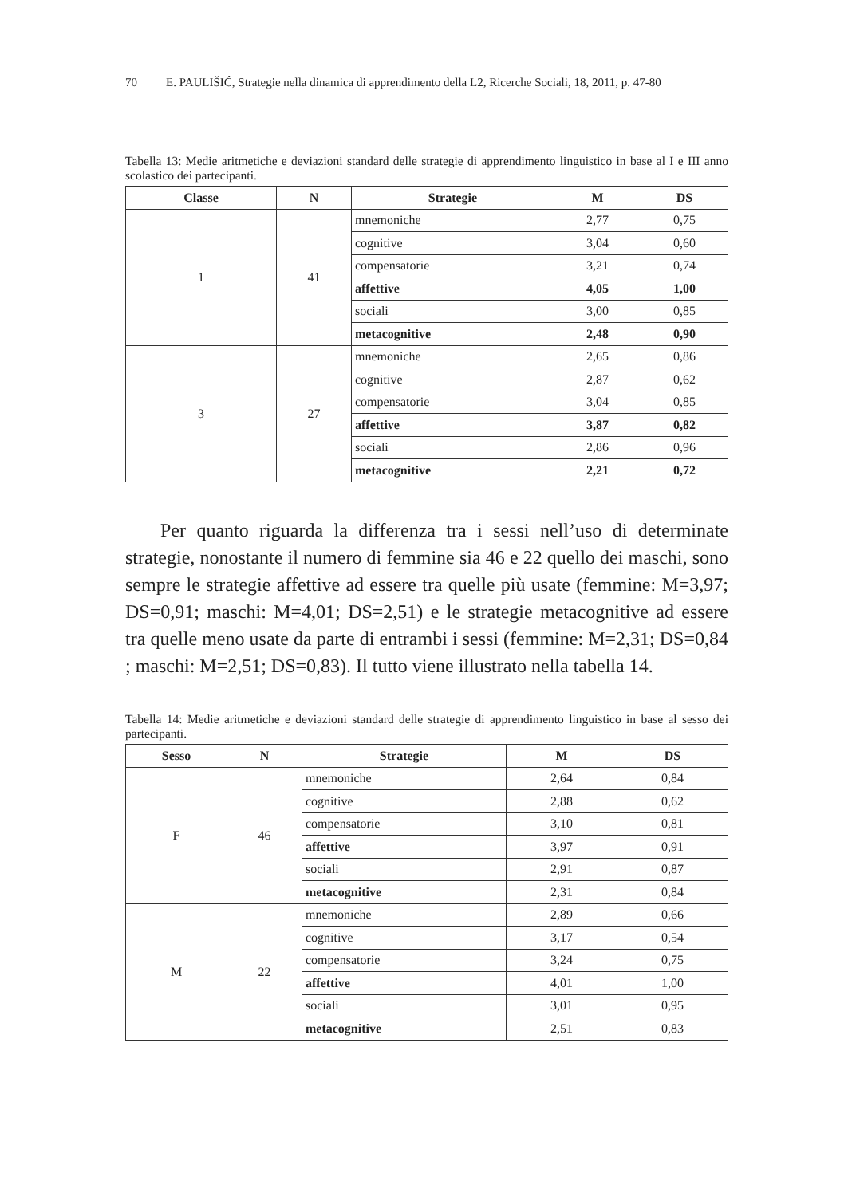70 E. PAULIŠIĆ, Strategie nella dinamica di apprendimento della L2, Ricerche Sociali, 18, 2011, p. 47-80
Tabella 13: Medie aritmetiche e deviazioni standard delle strategie di apprendimento linguistico in base al I e III anno scolastico dei partecipanti.
| Classe | N | Strategie | M | DS |
| --- | --- | --- | --- | --- |
| 1 | 41 | mnemoniche | 2,77 | 0,75 |
| | | cognitive | 3,04 | 0,60 |
| | | compensatorie | 3,21 | 0,74 |
| | | affettive | 4,05 | 1,00 |
| | | sociali | 3,00 | 0,85 |
| | | metacognitive | 2,48 | 0,90 |
| 3 | 27 | mnemoniche | 2,65 | 0,86 |
| | | cognitive | 2,87 | 0,62 |
| | | compensatorie | 3,04 | 0,85 |
| | | affettive | 3,87 | 0,82 |
| | | sociali | 2,86 | 0,96 |
| | | metacognitive | 2,21 | 0,72 |
Per quanto riguarda la differenza tra i sessi nell’uso di determinate strategie, nonostante il numero di femmine sia 46 e 22 quello dei maschi, sono sempre le strategie affettive ad essere tra quelle più usate (femmine: M=3,97; DS=0,91; maschi: M=4,01; DS=2,51) e le strategie metacogni­tive ad essere tra quelle meno usate da parte di entrambi i sessi (femmine: M=2,31; DS=0,84 ; maschi: M=2,51; DS=0,83). Il tutto viene illustrato nella tabella 14.
Tabella 14: Medie aritmetiche e deviazioni standard delle strategie di apprendimento linguistico in base al sesso dei partecipanti.
| Sesso | N | Strategie | M | DS |
| --- | --- | --- | --- | --- |
| F | 46 | mnemoniche | 2,64 | 0,84 |
| | | cognitive | 2,88 | 0,62 |
| | | compensatorie | 3,10 | 0,81 |
| | | affettive | 3,97 | 0,91 |
| | | sociali | 2,91 | 0,87 |
| | | metacognitive | 2,31 | 0,84 |
| M | 22 | mnemoniche | 2,89 | 0,66 |
| | | cognitive | 3,17 | 0,54 |
| | | compensatorie | 3,24 | 0,75 |
| | | affettive | 4,01 | 1,00 |
| | | sociali | 3,01 | 0,95 |
| | | metacognitive | 2,51 | 0,83 |